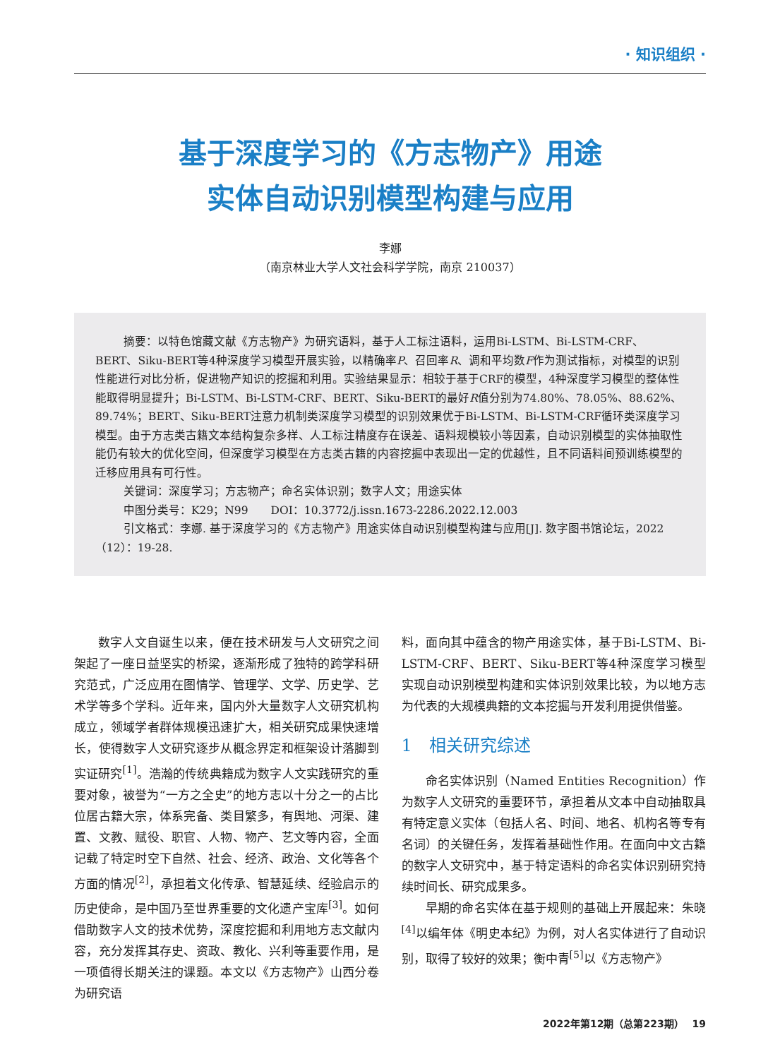· 知识组织 ·
基于深度学习的《方志物产》用途
实体自动识别模型构建与应用
李娜
（南京林业大学人文社会科学学院，南京 210037）
摘要：以特色馆藏文献《方志物产》为研究语料，基于人工标注语料，运用Bi-LSTM、Bi-LSTM-CRF、BERT、Siku-BERT等4种深度学习模型开展实验，以精确率P、召回率R、调和平均数F作为测试指标，对模型的识别性能进行对比分析，促进物产知识的挖掘和利用。实验结果显示：相较于基于CRF的模型，4种深度学习模型的整体性能取得明显提升；Bi-LSTM、Bi-LSTM-CRF、BERT、Siku-BERT的最好R值分别为74.80%、78.05%、88.62%、89.74%；BERT、Siku-BERT注意力机制类深度学习模型的识别效果优于Bi-LSTM、Bi-LSTM-CRF循环类深度学习模型。由于方志类古籍文本结构复杂多样、人工标注精度存在误差、语料规模较小等因素，自动识别模型的实体抽取性能仍有较大的优化空间，但深度学习模型在方志类古籍的内容挖掘中表现出一定的优越性，且不同语料间预训练模型的迁移应用具有可行性。
关键词：深度学习；方志物产；命名实体识别；数字人文；用途实体
中图分类号：K29；N99　　DOI：10.3772/j.issn.1673-2286.2022.12.003
引文格式：李娜. 基于深度学习的《方志物产》用途实体自动识别模型构建与应用[J]. 数字图书馆论坛，2022（12）：19-28.
数字人文自诞生以来，便在技术研发与人文研究之间架起了一座日益坚实的桥梁，逐渐形成了独特的跨学科研究范式，广泛应用在图情学、管理学、文学、历史学、艺术学等多个学科。近年来，国内外大量数字人文研究机构成立，领域学者群体规模迅速扩大，相关研究成果快速增长，使得数字人文研究逐步从概念界定和框架设计落脚到实证研究<sup>[1]</sup>。浩瀚的传统典籍成为数字人文实践研究的重要对象，被誉为“一方之全史”的地方志以十分之一的占比位居古籍大宗，体系完备、类目繁多，有舆地、河渠、建置、文教、赋役、职官、人物、物产、艺文等内容，全面记载了特定时空下自然、社会、经济、政治、文化等各个方面的情况<sup>[2]</sup>，承担着文化传承、智慧延续、经验启示的历史使命，是中国乃至世界重要的文化遗产宝库<sup>[3]</sup>。如何借助数字人文的技术优势，深度挖掘和利用地方志文献内容，充分发挥其存史、资政、教化、兴利等重要作用，是一项值得长期关注的课题。本文以《方志物产》山西分卷为研究语
料，面向其中蕴含的物产用途实体，基于Bi-LSTM、Bi-LSTM-CRF、BERT、Siku-BERT等4种深度学习模型实现自动识别模型构建和实体识别效果比较，为以地方志为代表的大规模典籍的文本挖掘与开发利用提供借鉴。
1　相关研究综述
命名实体识别（Named Entities Recognition）作为数字人文研究的重要环节，承担着从文本中自动抽取具有特定意义实体（包括人名、时间、地名、机构名等专有名词）的关键任务，发挥着基础性作用。在面向中文古籍的数字人文研究中，基于特定语料的命名实体识别研究持续时间长、研究成果多。
早期的命名实体在基于规则的基础上开展起来：朱晓<sup>[4]</sup>以编年体《明史本纪》为例，对人名实体进行了自动识别，取得了较好的效果；衡中青<sup>[5]</sup>以《方志物产》
2022年第12期（总第223期）　 19